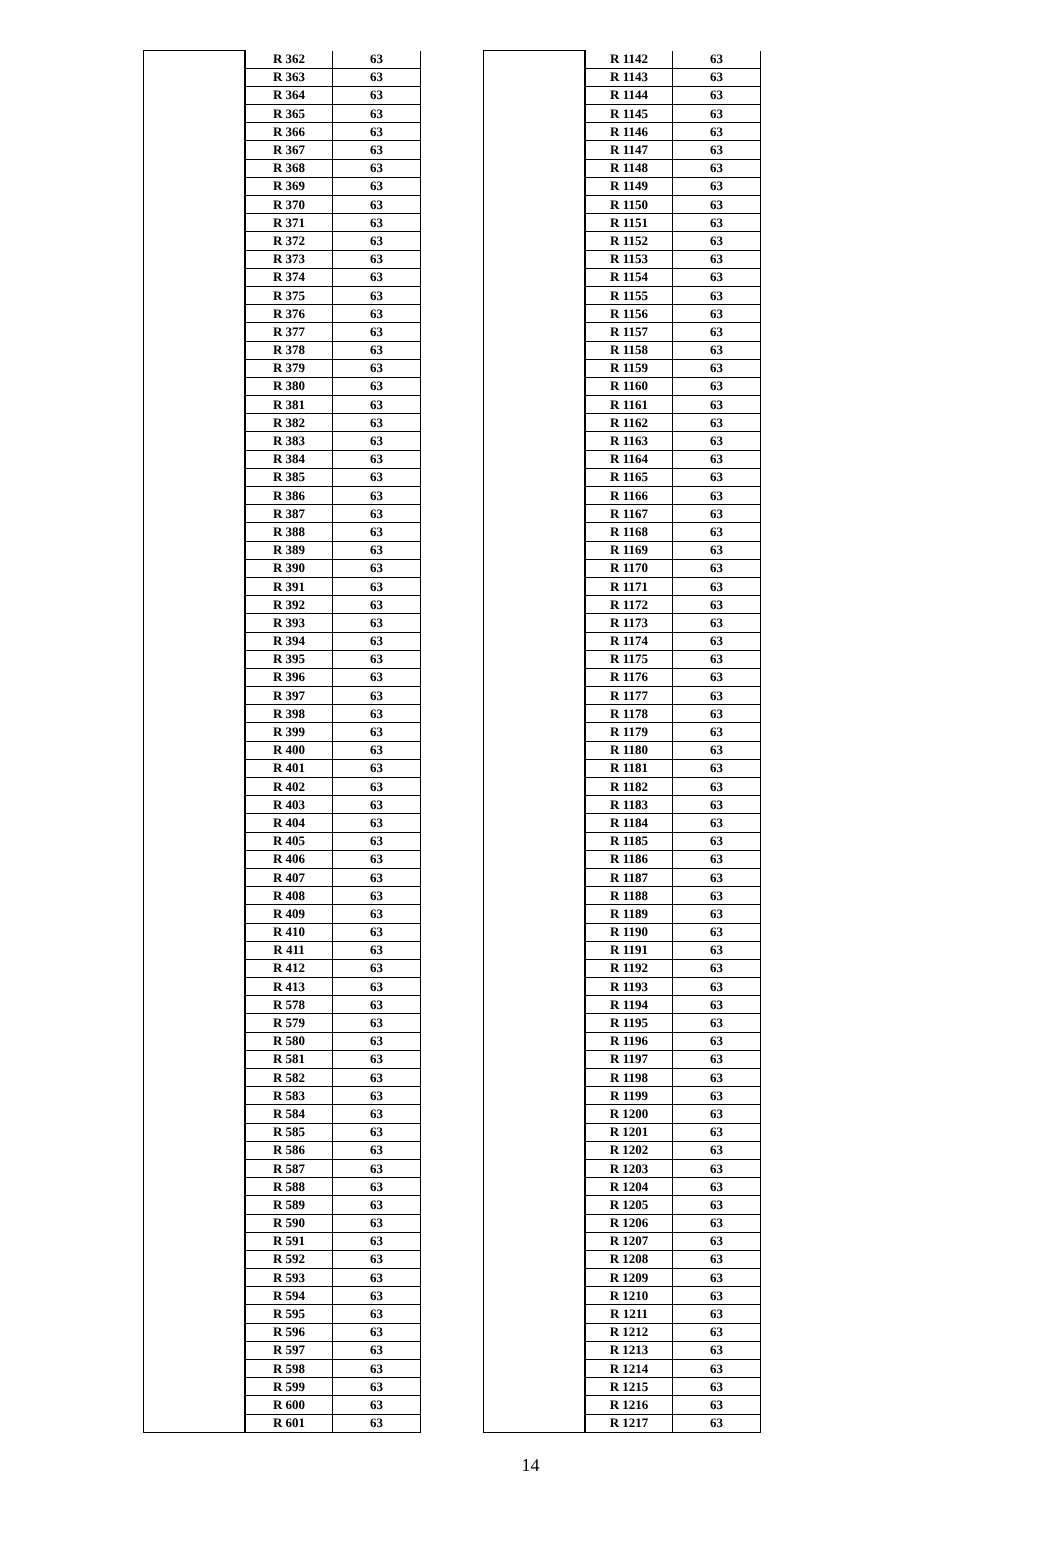| | R 362 | 63 |
| | R 363 | 63 |
| | R 364 | 63 |
| | R 365 | 63 |
| | R 366 | 63 |
| | R 367 | 63 |
| | R 368 | 63 |
| | R 369 | 63 |
| | R 370 | 63 |
| | R 371 | 63 |
| | R 372 | 63 |
| | R 373 | 63 |
| | R 374 | 63 |
| | R 375 | 63 |
| | R 376 | 63 |
| | R 377 | 63 |
| | R 378 | 63 |
| | R 379 | 63 |
| | R 380 | 63 |
| | R 381 | 63 |
| | R 382 | 63 |
| | R 383 | 63 |
| | R 384 | 63 |
| | R 385 | 63 |
| | R 386 | 63 |
| | R 387 | 63 |
| | R 388 | 63 |
| | R 389 | 63 |
| | R 390 | 63 |
| | R 391 | 63 |
| | R 392 | 63 |
| | R 393 | 63 |
| | R 394 | 63 |
| | R 395 | 63 |
| | R 396 | 63 |
| | R 397 | 63 |
| | R 398 | 63 |
| | R 399 | 63 |
| | R 400 | 63 |
| | R 401 | 63 |
| | R 402 | 63 |
| | R 403 | 63 |
| | R 404 | 63 |
| | R 405 | 63 |
| | R 406 | 63 |
| | R 407 | 63 |
| | R 408 | 63 |
| | R 409 | 63 |
| | R 410 | 63 |
| | R 411 | 63 |
| | R 412 | 63 |
| | R 413 | 63 |
| | R 578 | 63 |
| | R 579 | 63 |
| | R 580 | 63 |
| | R 581 | 63 |
| | R 582 | 63 |
| | R 583 | 63 |
| | R 584 | 63 |
| | R 585 | 63 |
| | R 586 | 63 |
| | R 587 | 63 |
| | R 588 | 63 |
| | R 589 | 63 |
| | R 590 | 63 |
| | R 591 | 63 |
| | R 592 | 63 |
| | R 593 | 63 |
| | R 594 | 63 |
| | R 595 | 63 |
| | R 596 | 63 |
| | R 597 | 63 |
| | R 598 | 63 |
| | R 599 | 63 |
| | R 600 | 63 |
| | R 601 | 63 |
| | R 1142 | 63 |
| | R 1143 | 63 |
| | R 1144 | 63 |
| | R 1145 | 63 |
| | R 1146 | 63 |
| | R 1147 | 63 |
| | R 1148 | 63 |
| | R 1149 | 63 |
| | R 1150 | 63 |
| | R 1151 | 63 |
| | R 1152 | 63 |
| | R 1153 | 63 |
| | R 1154 | 63 |
| | R 1155 | 63 |
| | R 1156 | 63 |
| | R 1157 | 63 |
| | R 1158 | 63 |
| | R 1159 | 63 |
| | R 1160 | 63 |
| | R 1161 | 63 |
| | R 1162 | 63 |
| | R 1163 | 63 |
| | R 1164 | 63 |
| | R 1165 | 63 |
| | R 1166 | 63 |
| | R 1167 | 63 |
| | R 1168 | 63 |
| | R 1169 | 63 |
| | R 1170 | 63 |
| | R 1171 | 63 |
| | R 1172 | 63 |
| | R 1173 | 63 |
| | R 1174 | 63 |
| | R 1175 | 63 |
| | R 1176 | 63 |
| | R 1177 | 63 |
| | R 1178 | 63 |
| | R 1179 | 63 |
| | R 1180 | 63 |
| | R 1181 | 63 |
| | R 1182 | 63 |
| | R 1183 | 63 |
| | R 1184 | 63 |
| | R 1185 | 63 |
| | R 1186 | 63 |
| | R 1187 | 63 |
| | R 1188 | 63 |
| | R 1189 | 63 |
| | R 1190 | 63 |
| | R 1191 | 63 |
| | R 1192 | 63 |
| | R 1193 | 63 |
| | R 1194 | 63 |
| | R 1195 | 63 |
| | R 1196 | 63 |
| | R 1197 | 63 |
| | R 1198 | 63 |
| | R 1199 | 63 |
| | R 1200 | 63 |
| | R 1201 | 63 |
| | R 1202 | 63 |
| | R 1203 | 63 |
| | R 1204 | 63 |
| | R 1205 | 63 |
| | R 1206 | 63 |
| | R 1207 | 63 |
| | R 1208 | 63 |
| | R 1209 | 63 |
| | R 1210 | 63 |
| | R 1211 | 63 |
| | R 1212 | 63 |
| | R 1213 | 63 |
| | R 1214 | 63 |
| | R 1215 | 63 |
| | R 1216 | 63 |
| | R 1217 | 63 |
14